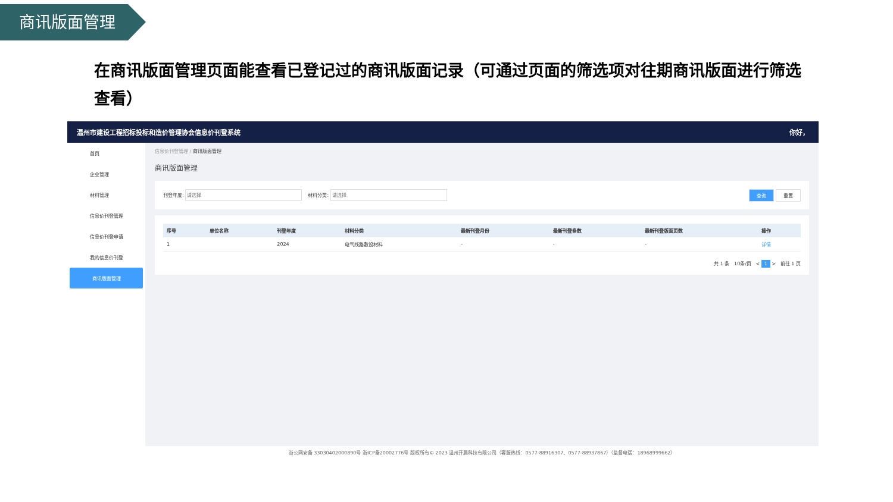商讯版面管理
在商讯版面管理页面能查看已登记过的商讯版面记录（可通过页面的筛选项对往期商讯版面进行筛选查看）
温州市建设工程招标投标和造价管理协会信息价刊登系统 你好，
首页
企业管理
材料管理
信息价刊登管理
信息价刊登申请
我的信息价刊登
商讯版面管理
信息价刊登管理 / 商讯版面管理
商讯版面管理
刊登年度: 材料分类: 查询 重置
| 序号 | 单位名称 | 刊登年度 | 材料分类 | 最新刊登月份 | 最新刊登条数 | 最新刊登版面页数 | 操作 |
| --- | --- | --- | --- | --- | --- | --- | --- |
| 1 | | 2024 | 电气线路敷设材料 | - | - | - | 详情 |
共 1 条 10条/页 < 1 > 前往 1 页
浙公网安备 33030402000890号 浙ICP备20002776号 版权所有© 2023 温州开晨科技有限公司（客服热线：0577-88916307、0577-88937867）（监督电话：18968999662）